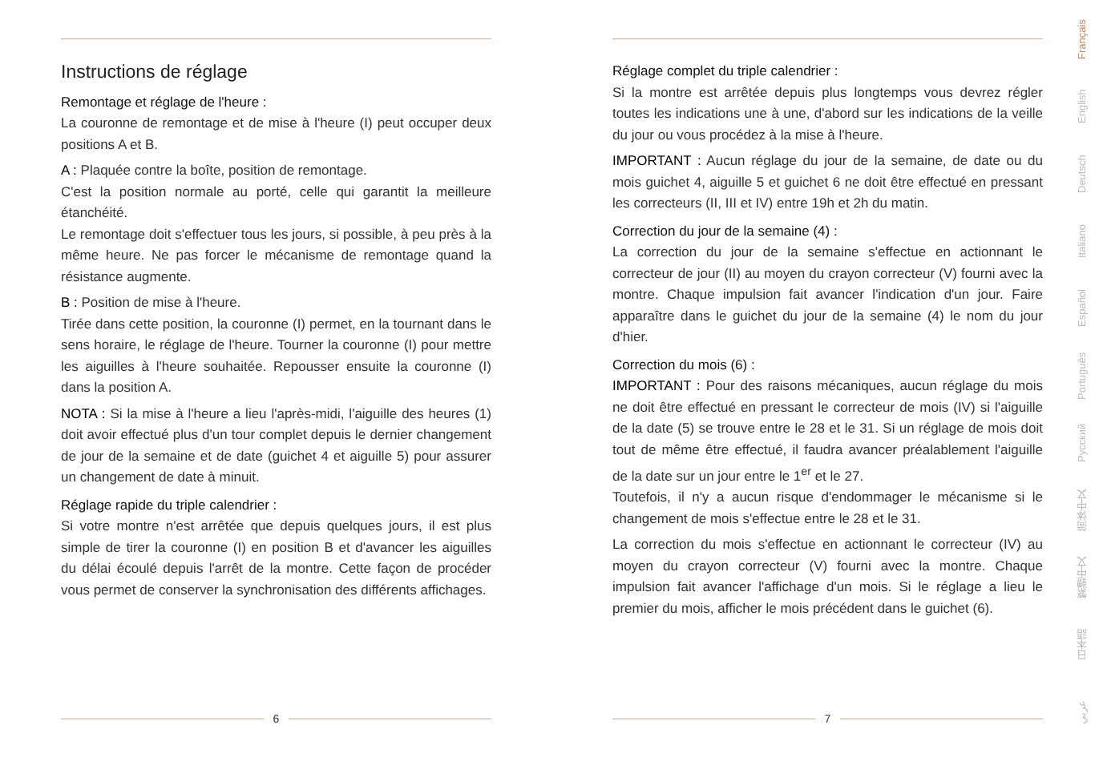Instructions de réglage
Remontage et réglage de l'heure :
La couronne de remontage et de mise à l'heure (I) peut occuper deux positions A et B.
A : Plaquée contre la boîte, position de remontage.
C'est la position normale au porté, celle qui garantit la meilleure étanchéité.
Le remontage doit s'effectuer tous les jours, si possible, à peu près à la même heure. Ne pas forcer le mécanisme de remontage quand la résistance augmente.
B : Position de mise à l'heure.
Tirée dans cette position, la couronne (I) permet, en la tournant dans le sens horaire, le réglage de l'heure. Tourner la couronne (I) pour mettre les aiguilles à l'heure souhaitée. Repousser ensuite la couronne (I) dans la position A.
NOTA : Si la mise à l'heure a lieu l'après-midi, l'aiguille des heures (1) doit avoir effectué plus d'un tour complet depuis le dernier changement de jour de la semaine et de date (guichet 4 et aiguille 5) pour assurer un changement de date à minuit.
Réglage rapide du triple calendrier :
Si votre montre n'est arrêtée que depuis quelques jours, il est plus simple de tirer la couronne (I) en position B et d'avancer les aiguilles du délai écoulé depuis l'arrêt de la montre. Cette façon de procéder vous permet de conserver la synchronisation des différents affichages.
6
Réglage complet du triple calendrier :
Si la montre est arrêtée depuis plus longtemps vous devrez régler toutes les indications une à une, d'abord sur les indications de la veille du jour ou vous procédez à la mise à l'heure.
IMPORTANT : Aucun réglage du jour de la semaine, de date ou du mois guichet 4, aiguille 5 et guichet 6 ne doit être effectué en pressant les correcteurs (II, III et IV) entre 19h et 2h du matin.
Correction du jour de la semaine (4) :
La correction du jour de la semaine s'effectue en actionnant le correcteur de jour (II) au moyen du crayon correcteur (V) fourni avec la montre. Chaque impulsion fait avancer l'indication d'un jour. Faire apparaître dans le guichet du jour de la semaine (4) le nom du jour d'hier.
Correction du mois (6) :
IMPORTANT : Pour des raisons mécaniques, aucun réglage du mois ne doit être effectué en pressant le correcteur de mois (IV) si l'aiguille de la date (5) se trouve entre le 28 et le 31. Si un réglage de mois doit tout de même être effectué, il faudra avancer préalablement l'aiguille de la date sur un jour entre le 1<sup>er</sup> et le 27.
Toutefois, il n'y a aucun risque d'endommager le mécanisme si le changement de mois s'effectue entre le 28 et le 31.
La correction du mois s'effectue en actionnant le correcteur (IV) au moyen du crayon correcteur (V) fourni avec la montre. Chaque impulsion fait avancer l'affichage d'un mois. Si le réglage a lieu le premier du mois, afficher le mois précédent dans le guichet (6).
7
Français
English
Deutsch
Italiano
Español
Português
Русский
简体中文
繁體中文
日本語
عربي